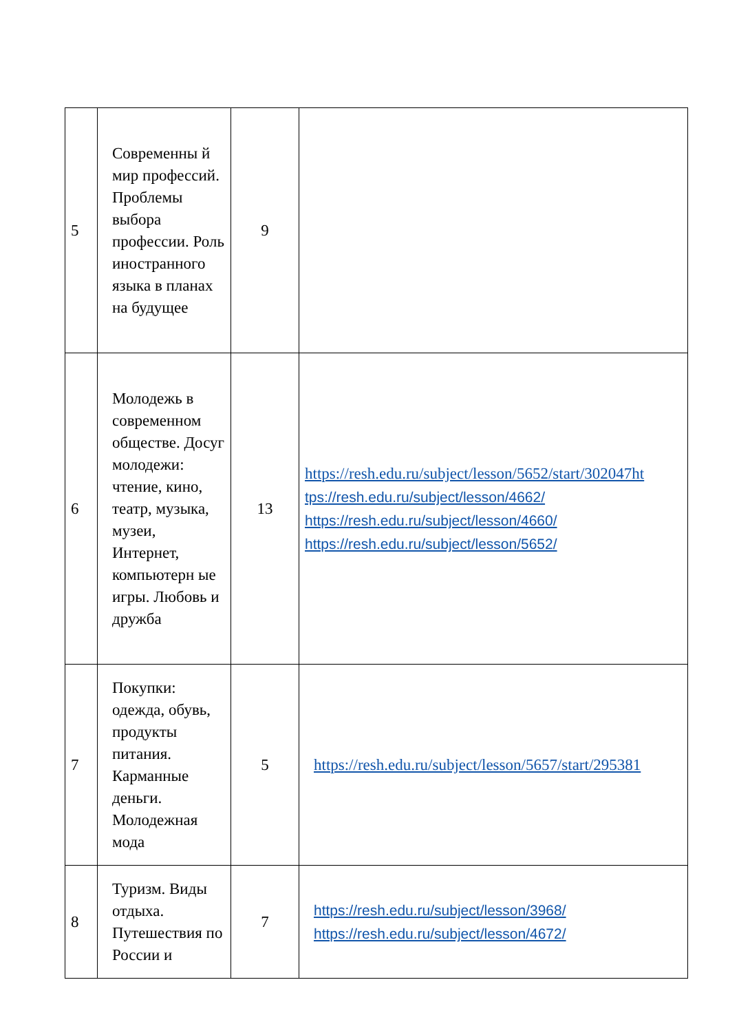| 5 | Современны й мир профессий. Проблемы выбора профессии. Роль иностранного языка в планах на будущее | 9 | |
| 6 | Молодежь в современном обществе. Досуг молодежи: чтение, кино, театр, музыка, музеи, Интернет, компьютерн ые игры. Любовь и дружба | 13 | https://resh.edu.ru/subject/lesson/5652/start/302047ht tps://resh.edu.ru/subject/lesson/4662/ https://resh.edu.ru/subject/lesson/4660/ https://resh.edu.ru/subject/lesson/5652/ |
| 7 | Покупки: одежда, обувь, продукты питания. Карманные деньги. Молодежная мода | 5 | https://resh.edu.ru/subject/lesson/5657/start/295381 |
| 8 | Туризм. Виды отдыха. Путешествия по России и | 7 | https://resh.edu.ru/subject/lesson/3968/ https://resh.edu.ru/subject/lesson/4672/ |